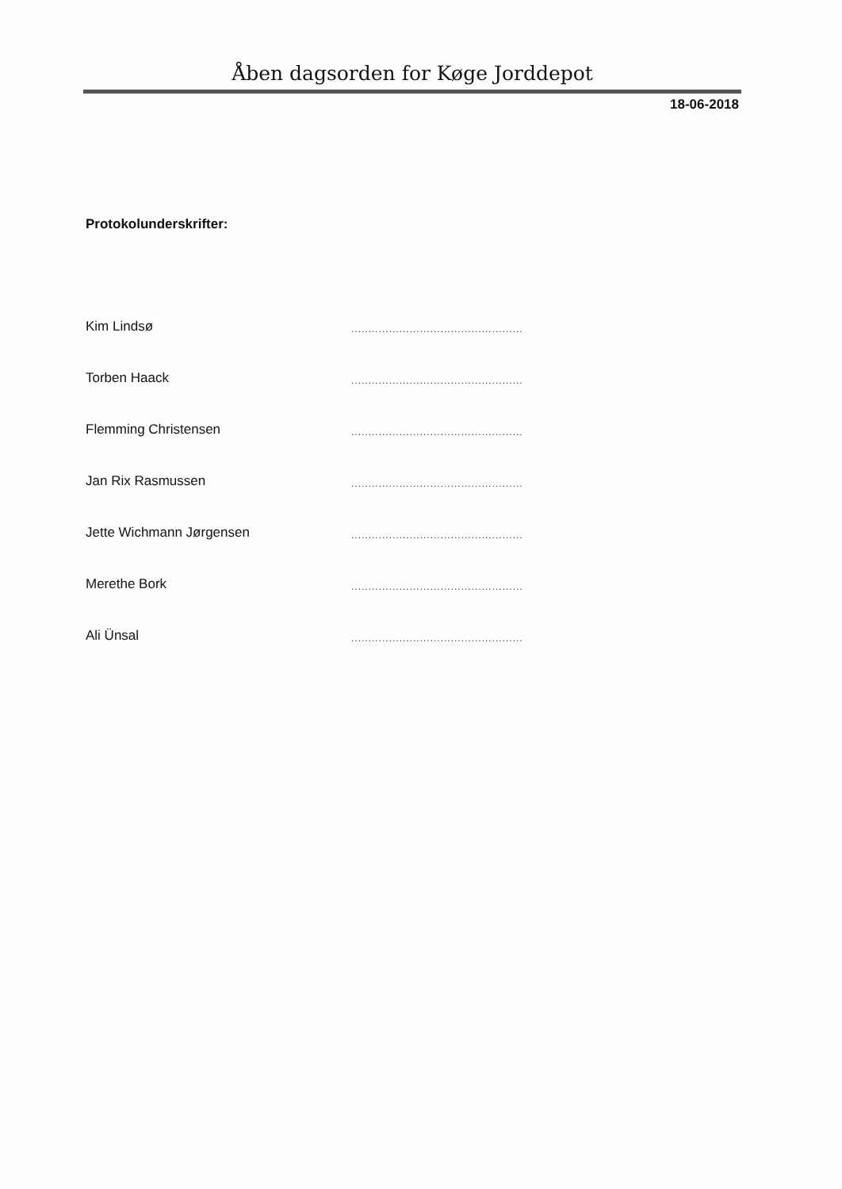Åben dagsorden for Køge Jorddepot
18-06-2018
Protokolunderskrifter:
Kim Lindsø..................................................
Torben Haack..................................................
Flemming Christensen..................................................
Jan Rix Rasmussen..................................................
Jette Wichmann Jørgensen..................................................
Merethe Bork..................................................
Ali Ünsal..................................................